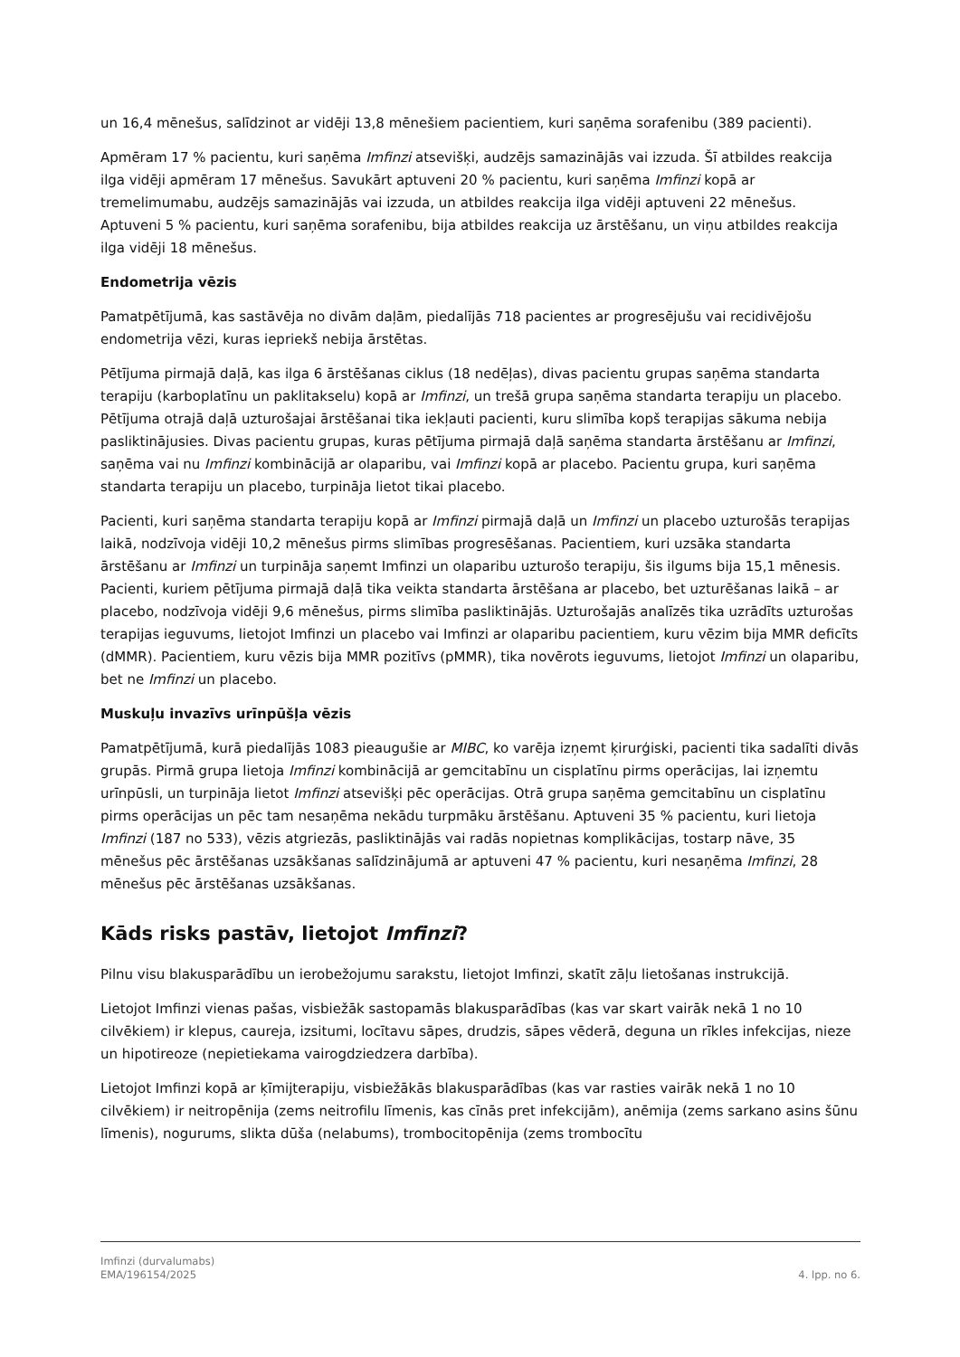un 16,4 mēnešus, salīdzinot ar vidēji 13,8 mēnešiem pacientiem, kuri saņēma sorafenibu (389 pacienti).
Apmēram 17 % pacientu, kuri saņēma Imfinzi atsevišķi, audzējs samazinājās vai izzuda. Šī atbildes reakcija ilga vidēji apmēram 17 mēnešus. Savukārt aptuveni 20 % pacientu, kuri saņēma Imfinzi kopā ar tremelimumabu, audzējs samazinājās vai izzuda, un atbildes reakcija ilga vidēji aptuveni 22 mēnešus. Aptuveni 5 % pacientu, kuri saņēma sorafenibu, bija atbildes reakcija uz ārstēšanu, un viņu atbildes reakcija ilga vidēji 18 mēnešus.
Endometrija vēzis
Pamatpētījumā, kas sastāvēja no divām daļām, piedalījās 718 pacientes ar progresējušu vai recidivējošu endometrija vēzi, kuras iepriekš nebija ārstētas.
Pētījuma pirmajā daļā, kas ilga 6 ārstēšanas ciklus (18 nedēļas), divas pacientu grupas saņēma standarta terapiju (karboplatīnu un paklitakselu) kopā ar Imfinzi, un trešā grupa saņēma standarta terapiju un placebo. Pētījuma otrajā daļā uzturošajai ārstēšanai tika iekļauti pacienti, kuru slimība kopš terapijas sākuma nebija pasliktinājusies. Divas pacientu grupas, kuras pētījuma pirmajā daļā saņēma standarta ārstēšanu ar Imfinzi, saņēma vai nu Imfinzi kombinācijā ar olaparibu, vai Imfinzi kopā ar placebo. Pacientu grupa, kuri saņēma standarta terapiju un placebo, turpināja lietot tikai placebo.
Pacienti, kuri saņēma standarta terapiju kopā ar Imfinzi pirmajā daļā un Imfinzi un placebo uzturošās terapijas laikā, nodzīvoja vidēji 10,2 mēnešus pirms slimības progresēšanas. Pacientiem, kuri uzsāka standarta ārstēšanu ar Imfinzi un turpināja saņemt Imfinzi un olaparibu uzturošo terapiju, šis ilgums bija 15,1 mēnesis. Pacienti, kuriem pētījuma pirmajā daļā tika veikta standarta ārstēšana ar placebo, bet uzturēšanas laikā – ar placebo, nodzīvoja vidēji 9,6 mēnešus, pirms slimība pasliktinājās. Uzturošajās analīzēs tika uzrādīts uzturošas terapijas ieguvums, lietojot Imfinzi un placebo vai Imfinzi ar olaparibu pacientiem, kuru vēzim bija MMR deficīts (dMMR). Pacientiem, kuru vēzis bija MMR pozitīvs (pMMR), tika novērots ieguvums, lietojot Imfinzi un olaparibu, bet ne Imfinzi un placebo.
Muskuļu invazīvs urīnpūšļa vēzis
Pamatpētījumā, kurā piedalījās 1083 pieaugušie ar MIBC, ko varēja izņemt ķirurģiski, pacienti tika sadalīti divās grupās. Pirmā grupa lietoja Imfinzi kombinācijā ar gemcitabīnu un cisplatīnu pirms operācijas, lai izņemtu urīnpūsli, un turpināja lietot Imfinzi atsevišķi pēc operācijas. Otrā grupa saņēma gemcitabīnu un cisplatīnu pirms operācijas un pēc tam nesaņēma nekādu turpmāku ārstēšanu. Aptuveni 35 % pacientu, kuri lietoja Imfinzi (187 no 533), vēzis atgriezās, pasliktinājās vai radās nopietnas komplikācijas, tostarp nāve, 35 mēnešus pēc ārstēšanas uzsākšanas salīdzinājumā ar aptuveni 47 % pacientu, kuri nesaņēma Imfinzi, 28 mēnešus pēc ārstēšanas uzsākšanas.
Kāds risks pastāv, lietojot Imfinzi?
Pilnu visu blakusparādību un ierobežojumu sarakstu, lietojot Imfinzi, skatīt zāļu lietošanas instrukcijā.
Lietojot Imfinzi vienas pašas, visbiežāk sastopamās blakusparādības (kas var skart vairāk nekā 1 no 10 cilvēkiem) ir klepus, caureja, izsitumi, locītavu sāpes, drudzis, sāpes vēderā, deguna un rīkles infekcijas, nieze un hipotireoze (nepietiekama vairogdziedzera darbība).
Lietojot Imfinzi kopā ar ķīmijterapiju, visbiežākās blakusparādības (kas var rasties vairāk nekā 1 no 10 cilvēkiem) ir neitropēnija (zems neitrofilu līmenis, kas cīnās pret infekcijām), anēmija (zems sarkano asins šūnu līmenis), nogurums, slikta dūša (nelabums), trombocitopēnija (zems trombocītu
Imfinzi (durvalumabs)
EMA/196154/2025
4. lpp. no 6.